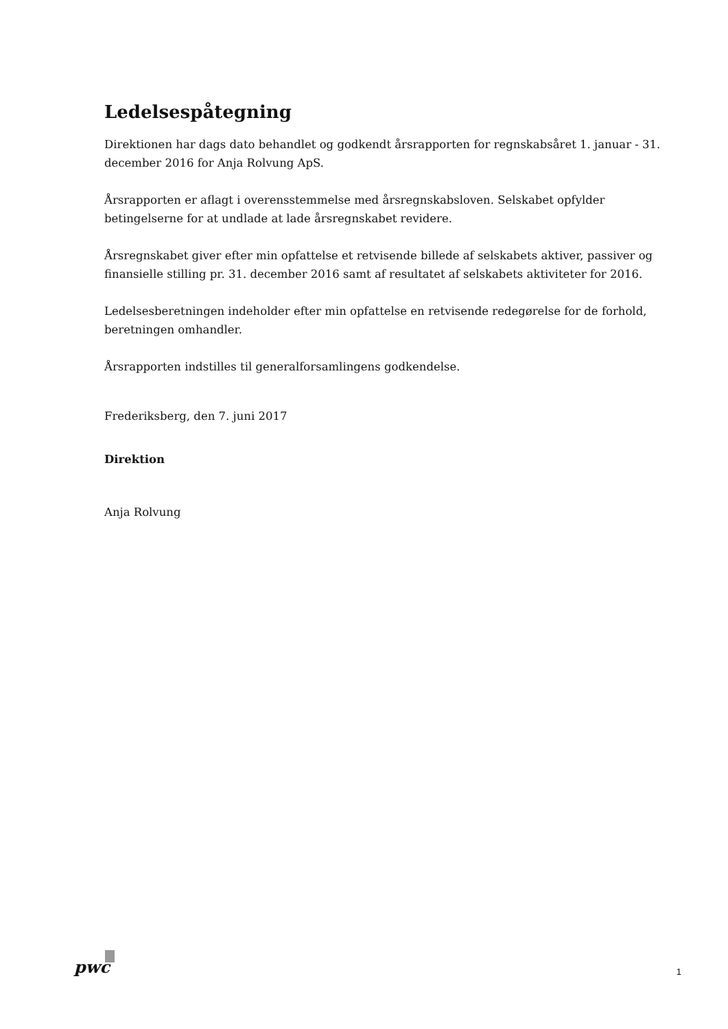Ledelsespåtegning
Direktionen har dags dato behandlet og godkendt årsrapporten for regnskabsåret 1. januar - 31. december 2016 for Anja Rolvung ApS.
Årsrapporten er aflagt i overensstemmelse med årsregnskabsloven. Selskabet opfylder betingelserne for at undlade at lade årsregnskabet revidere.
Årsregnskabet giver efter min opfattelse et retvisende billede af selskabets aktiver, passiver og finansielle stilling pr. 31. december 2016 samt af resultatet af selskabets aktiviteter for 2016.
Ledelsesberetningen indeholder efter min opfattelse en retvisende redegørelse for de forhold, beretningen omhandler.
Årsrapporten indstilles til generalforsamlingens godkendelse.
Frederiksberg, den 7. juni 2017
Direktion
Anja Rolvung
pwc 1